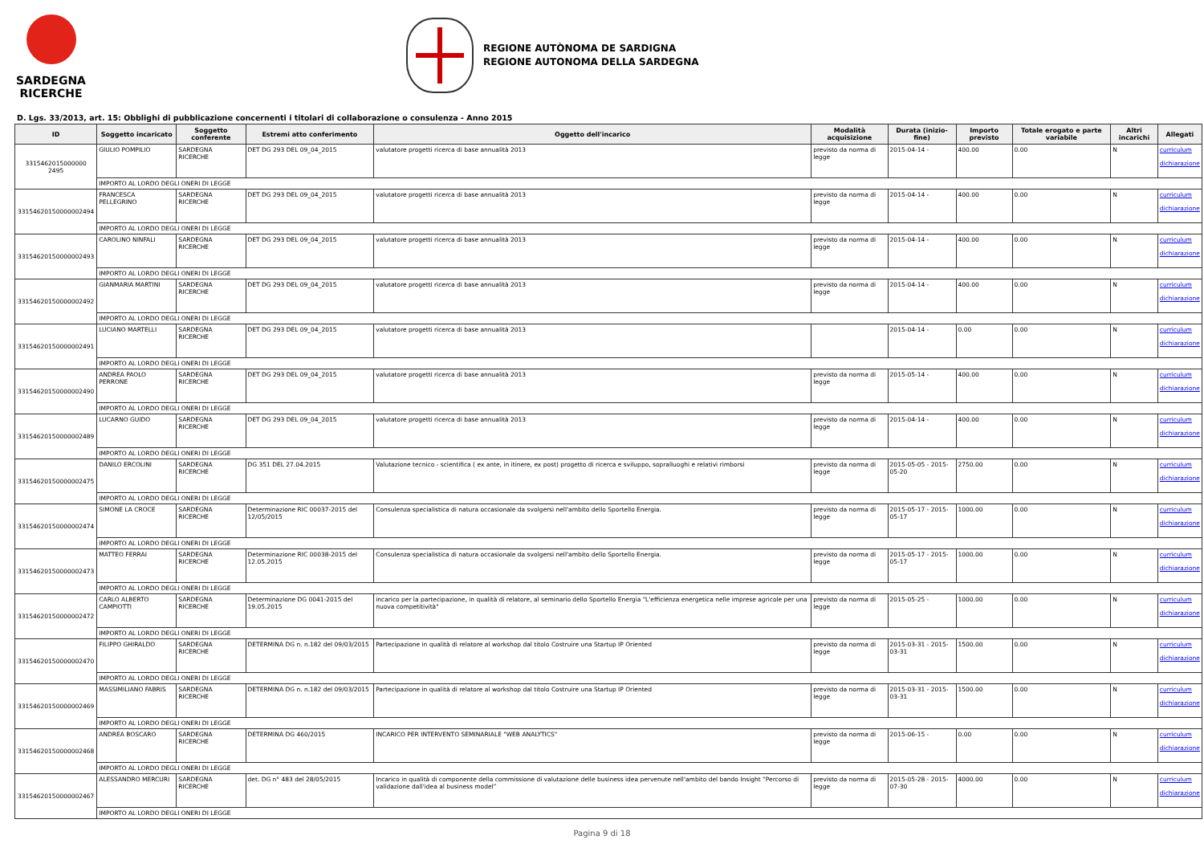SARDEGNA
RICERCHE
REGIONE AUTÒNOMA DE SARDIGNA
REGIONE AUTONOMA DELLA SARDEGNA
D. Lgs. 33/2013, art. 15: Obblighi di pubblicazione concernenti i titolari di collaborazione o consulenza - Anno 2015
| ID | Soggetto incaricato | Soggetto conferente | Estremi atto conferimento | Oggetto dell'incarico | Modalità acquisizione | Durata (inizio-fine) | Importo previsto | Totale erogato e parte variabile | Altri incarichi | Allegati |
| --- | --- | --- | --- | --- | --- | --- | --- | --- | --- | --- |
| 3315462015000000 2495 | GIULIO POMPILIO | SARDEGNA RICERCHE | DET DG 293 DEL 09_04_2015 | valutatore progetti ricerca di base annualità 2013 | previsto da norma di legge | 2015-04-14 - | 400.00 | 0.00 | N | curriculum dichiarazione |
| | IMPORTO AL LORDO DEGLI ONERI DI LEGGE | | | | | | | | | |
| 33154620150000002494 | FRANCESCA PELLEGRINO | SARDEGNA RICERCHE | DET DG 293 DEL 09_04_2015 | valutatore progetti ricerca di base annualità 2013 | previsto da norma di legge | 2015-04-14 - | 400.00 | 0.00 | N | curriculum dichiarazione |
| | IMPORTO AL LORDO DEGLI ONERI DI LEGGE | | | | | | | | | |
| 33154620150000002493 | CAROLINO NINFALI | SARDEGNA RICERCHE | DET DG 293 DEL 09_04_2015 | valutatore progetti ricerca di base annualità 2013 | previsto da norma di legge | 2015-04-14 - | 400.00 | 0.00 | N | curriculum dichiarazione |
| | IMPORTO AL LORDO DEGLI ONERI DI LEGGE | | | | | | | | | |
| 33154620150000002492 | GIANMARIA MARTINI | SARDEGNA RICERCHE | DET DG 293 DEL 09_04_2015 | valutatore progetti ricerca di base annualità 2013 | previsto da norma di legge | 2015-04-14 - | 400.00 | 0.00 | N | curriculum dichiarazione |
| | IMPORTO AL LORDO DEGLI ONERI DI LEGGE | | | | | | | | | |
| 33154620150000002491 | LUCIANO MARTELLI | SARDEGNA RICERCHE | DET DG 293 DEL 09_04_2015 | valutatore progetti ricerca di base annualità 2013 | | 2015-04-14 - | 0.00 | 0.00 | N | curriculum dichiarazione |
| | IMPORTO AL LORDO DEGLI ONERI DI LEGGE | | | | | | | | | |
| 33154620150000002490 | ANDREA PAOLO PERRONE | SARDEGNA RICERCHE | DET DG 293 DEL 09_04_2015 | valutatore progetti ricerca di base annualità 2013 | previsto da norma di legge | 2015-05-14 - | 400.00 | 0.00 | N | curriculum dichiarazione |
| | IMPORTO AL LORDO DEGLI ONERI DI LEGGE | | | | | | | | | |
| 33154620150000002489 | LUCARNO GUIDO | SARDEGNA RICERCHE | DET DG 293 DEL 09_04_2015 | valutatore progetti ricerca di base annualità 2013 | previsto da norma di legge | 2015-04-14 - | 400.00 | 0.00 | N | curriculum dichiarazione |
| | IMPORTO AL LORDO DEGLI ONERI DI LEGGE | | | | | | | | | |
| 33154620150000002475 | DANILO ERCOLINI | SARDEGNA RICERCHE | DG 351 DEL 27.04.2015 | Valutazione tecnico - scientifica ( ex ante, in itinere, ex post) progetto di ricerca e sviluppo, sopralluoghi e relativi rimborsi | previsto da norma di legge | 2015-05-05 - 2015-05-20 | 2750.00 | 0.00 | N | curriculum dichiarazione |
| | IMPORTO AL LORDO DEGLI ONERI DI LEGGE | | | | | | | | | |
| 33154620150000002474 | SIMONE LA CROCE | SARDEGNA RICERCHE | Determinazione RIC 00037-2015 del 12/05/2015 | Consulenza specialistica di natura occasionale da svolgersi nell'ambito dello Sportello Energia. | previsto da norma di legge | 2015-05-17 - 2015-05-17 | 1000.00 | 0.00 | N | curriculum dichiarazione |
| | IMPORTO AL LORDO DEGLI ONERI DI LEGGE | | | | | | | | | |
| 33154620150000002473 | MATTEO FERRAI | SARDEGNA RICERCHE | Determinazione RIC 00038-2015 del 12.05.2015 | Consulenza specialistica di natura occasionale da svolgersi nell'ambito dello Sportello Energia. | previsto da norma di legge | 2015-05-17 - 2015-05-17 | 1000.00 | 0.00 | N | curriculum dichiarazione |
| | IMPORTO AL LORDO DEGLI ONERI DI LEGGE | | | | | | | | | |
| 33154620150000002472 | CARLO ALBERTO CAMPIOTTI | SARDEGNA RICERCHE | Determinazione DG 0041-2015 del 19.05.2015 | incarico per la partecipazione, in qualità di relatore, al seminario dello Sportello Energia "L'efficienza energetica nelle imprese agricole per una nuova competitività" | previsto da norma di legge | 2015-05-25 - | 1000.00 | 0.00 | N | curriculum dichiarazione |
| | IMPORTO AL LORDO DEGLI ONERI DI LEGGE | | | | | | | | | |
| 33154620150000002470 | FILIPPO GHIRALDO | SARDEGNA RICERCHE | DETERMINA DG n. n.182 del 09/03/2015 | Partecipazione in qualità di relatore al workshop dal titolo Costruire una Startup IP Oriented | previsto da norma di legge | 2015-03-31 - 2015-03-31 | 1500.00 | 0.00 | N | curriculum dichiarazione |
| | IMPORTO AL LORDO DEGLI ONERI DI LEGGE | | | | | | | | | |
| 33154620150000002469 | MASSIMILIANO FABRIS | SARDEGNA RICERCHE | DETERMINA DG n. n.182 del 09/03/2015 | Partecipazione in qualità di relatore al workshop dal titolo Costruire una Startup IP Oriented | previsto da norma di legge | 2015-03-31 - 2015-03-31 | 1500.00 | 0.00 | N | curriculum dichiarazione |
| | IMPORTO AL LORDO DEGLI ONERI DI LEGGE | | | | | | | | | |
| 33154620150000002468 | ANDREA BOSCARO | SARDEGNA RICERCHE | DETERMINA DG 460/2015 | INCARICO PER INTERVENTO SEMINARIALE "WEB ANALYTICS" | previsto da norma di legge | 2015-06-15 - | 0.00 | 0.00 | N | curriculum dichiarazione |
| | IMPORTO AL LORDO DEGLI ONERI DI LEGGE | | | | | | | | | |
| 33154620150000002467 | ALESSANDRO MERCURI | SARDEGNA RICERCHE | det. DG n° 483 del 28/05/2015 | Incarico in qualità di componente della commissione di valutazione delle business idea pervenute nell'ambito del bando Insight “Percorso di validazione dall'idea al business model” | previsto da norma di legge | 2015-05-28 - 2015-07-30 | 4000.00 | 0.00 | N | curriculum dichiarazione |
| | IMPORTO AL LORDO DEGLI ONERI DI LEGGE | | | | | | | | | |
Pagina 9 di 18